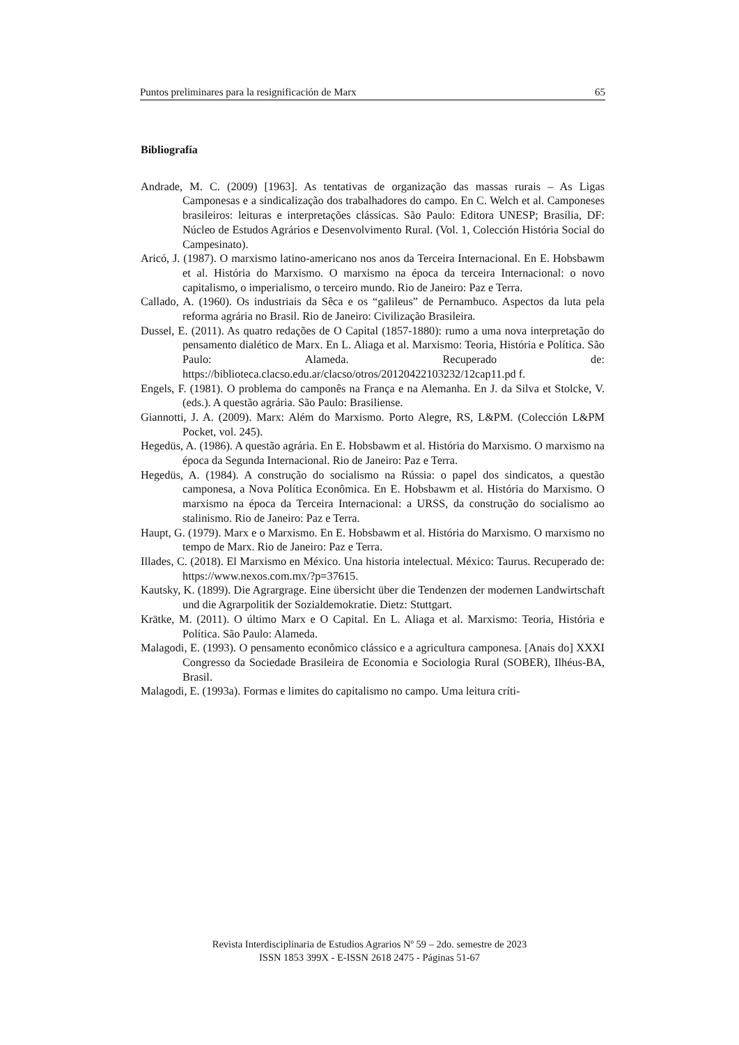Puntos preliminares para la resignificación de Marx 65
Bibliografía
Andrade, M. C. (2009) [1963]. As tentativas de organização das massas rurais – As Ligas Camponesas e a sindicalização dos trabalhadores do campo. En C. Welch et al. Camponeses brasileiros: leituras e interpretações clássicas. São Paulo: Editora UNESP; Brasília, DF: Núcleo de Estudos Agrários e Desenvolvimento Rural. (Vol. 1, Colección História Social do Campesinato).
Aricó, J. (1987). O marxismo latino-americano nos anos da Terceira Internacional. En E. Hobsbawm et al. História do Marxismo. O marxismo na época da terceira Internacional: o novo capitalismo, o imperialismo, o terceiro mundo. Rio de Janeiro: Paz e Terra.
Callado, A. (1960). Os industriais da Sêca e os “galileus” de Pernambuco. Aspectos da luta pela reforma agrária no Brasil. Rio de Janeiro: Civilização Brasileira.
Dussel, E. (2011). As quatro redações de O Capital (1857-1880): rumo a uma nova interpretação do pensamento dialético de Marx. En L. Aliaga et al. Marxismo: Teoria, História e Política. São Paulo: Alameda. Recuperado de: https://biblioteca.clacso.edu.ar/clacso/otros/20120422103232/12cap11.pd f.
Engels, F. (1981). O problema do camponês na França e na Alemanha. En J. da Silva et Stolcke, V. (eds.). A questão agrária. São Paulo: Brasiliense.
Giannotti, J. A. (2009). Marx: Além do Marxismo. Porto Alegre, RS, L&PM. (Colección L&PM Pocket, vol. 245).
Hegedüs, A. (1986). A questão agrária. En E. Hobsbawm et al. História do Marxismo. O marxismo na época da Segunda Internacional. Rio de Janeiro: Paz e Terra.
Hegedüs, A. (1984). A construção do socialismo na Rússia: o papel dos sindicatos, a questão camponesa, a Nova Política Econômica. En E. Hobsbawm et al. História do Marxismo. O marxismo na época da Terceira Internacional: a URSS, da construção do socialismo ao stalinismo. Rio de Janeiro: Paz e Terra.
Haupt, G. (1979). Marx e o Marxismo. En E. Hobsbawm et al. História do Marxismo. O marxismo no tempo de Marx. Rio de Janeiro: Paz e Terra.
Illades, C. (2018). El Marxismo en México. Una historia intelectual. México: Taurus. Recuperado de: https://www.nexos.com.mx/?p=37615.
Kautsky, K. (1899). Die Agrargrage. Eine übersicht über die Tendenzen der modernen Landwirtschaft und die Agrarpolitik der Sozialdemokratie. Dietz: Stuttgart.
Krätke, M. (2011). O último Marx e O Capital. En L. Aliaga et al. Marxismo: Teoria, História e Política. São Paulo: Alameda.
Malagodi, E. (1993). O pensamento econômico clássico e a agricultura camponesa. [Anais do] XXXI Congresso da Sociedade Brasileira de Economia e Sociologia Rural (SOBER), Ilhéus-BA, Brasil.
Malagodi, E. (1993a). Formas e limites do capitalismo no campo. Uma leitura críti-
Revista Interdisciplinaria de Estudios Agrarios Nº 59 – 2do. semestre de 2023
ISSN 1853 399X - E-ISSN 2618 2475 - Páginas 51-67